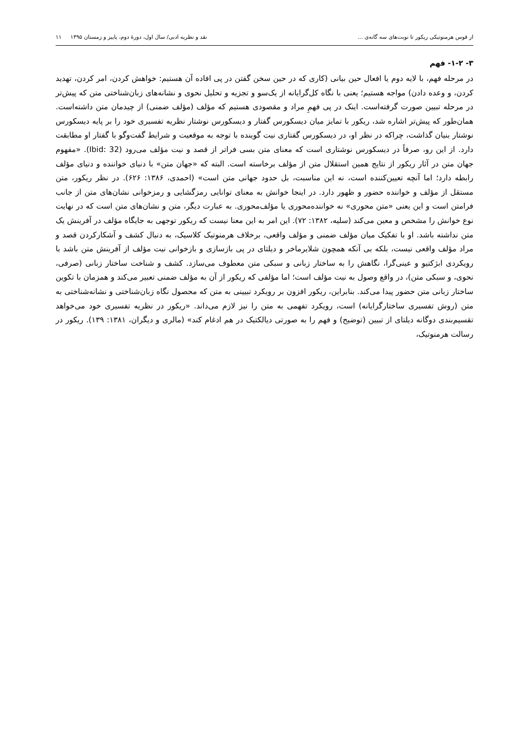از قوس هرمنوتیکی ریکور تا نوبت‌های سه گانه‌ی ... نقد و نظریه ادبی/ سال اول، دورهٔ دوم، پاییز و زمستان ۱۳۹۵ ۱۱
۳- ۱-۲- فهم
در مرحله فهم، با لایه دوم یا افعال حین بیانی (کاری که در حین سخن گفتن در پی افاده آن هستیم: خواهش کردن، امر کردن، تهدید کردن، و وعده دادن) مواجه هستیم؛ یعنی با نگاه کل‌گرایانه از یک‌سو و تجزیه و تحلیل نحوی و نشانه‌های زبان‌شناختی متن که پیش‌تر در مرحله تبیین صورت گرفته‌است. اینک در پی فهمِ مراد و مقصودی هستیم که مؤلف (مؤلف ضمنی) از چیدمان متن داشته‌است. همان‌طور که پیش‌تر اشاره شد، ریکور با تمایز میان دیسکورس گفتار و دیسکورس نوشتار نظریه تفسیری خود را بر پایه دیسکورس نوشتار بنیان گذاشت، چراکه در نظر او، در دیسکورس گفتاری نیت گوینده با توجه به موقعیت و شرایط گفت‌وگو با گفتار او مطابقت دارد. از این رو، صرفاً در دیسکورس نوشتاری است که معنای متن بسی فراتر از قصد و نیت مؤلف می‌رود (Ibid: 32). «مفهوم جهان متن در آثار ریکور از نتایج همین استقلال متن از مؤلف برخاسته است. البته که «جهان متن» با دنیای خواننده و دنیای مؤلف رابطه دارد؛ اما آنچه تعیین‌کننده است، نه این مناسبت، بل حدود جهانی متن است» (احمدی، ۱۳۸۶: ۶۲۶). در نظر ریکور، متن مستقل از مؤلف و خواننده حضور و ظهور دارد. در اینجا خوانش به معنای توانایی رمزگشایی و رمزخوانی نشان‌های متن از جانب فرامتن است و این یعنی «متن محوری» نه خواننده‌محوری یا مؤلف‌محوری. به عبارت دیگر، متن و نشان‌های متن است که در نهایت نوع خوانش را مشخص و معین می‌کند (سلیه، ۱۳۸۲: ۷۲). این امر به این معنا نیست که ریکور توجهی به جایگاه مؤلف در آفرینش یک متن نداشته باشد. او با تفکیک میان مؤلف ضمنی و مؤلف واقعی، برخلاف هرمنوتیک کلاسیک، به دنبال کشف و آشکارکردن قصد و مراد مؤلف واقعی نیست، بلکه بی آنکه همچون شلایرماخر و دیلتای در پی بازسازی و بازخوانی نیت مؤلف از آفرینش متن باشد با رویکردی ابژکتیو و عینی‌گرا، نگاهش را به ساختار زبانی و سبکی متن معطوف می‌سازد. کشف و شناخت ساختار زبانی (صرفی، نحوی، و سبکی متن)، در واقع وصول به نیت مؤلف است؛ اما مؤلفی که ریکور از آن به مؤلف ضمنی تعبیر می‌کند و همزمان با تکوین ساختار زبانی متن حضور پیدا می‌کند. بنابراین، ریکور افزون بر رویکرد تبیینی به متن که محصول نگاه زبان‌شناختی و نشانه‌شناختی به متن (روش تفسیری ساختارگرایانه) است، رویکرد تفهمی به متن را نیز لازم می‌داند. «ریکور در نظریه تفسیری خود می‌خواهد تقسیم‌بندی دوگانه دیلتای از تبیین (توضیح) و فهم را به صورتی دیالکتیک در هم ادغام کند» (مالری و دیگران، ۱۳۸۱: ۱۳۹). ریکور در رسالت هرمنوتیک،